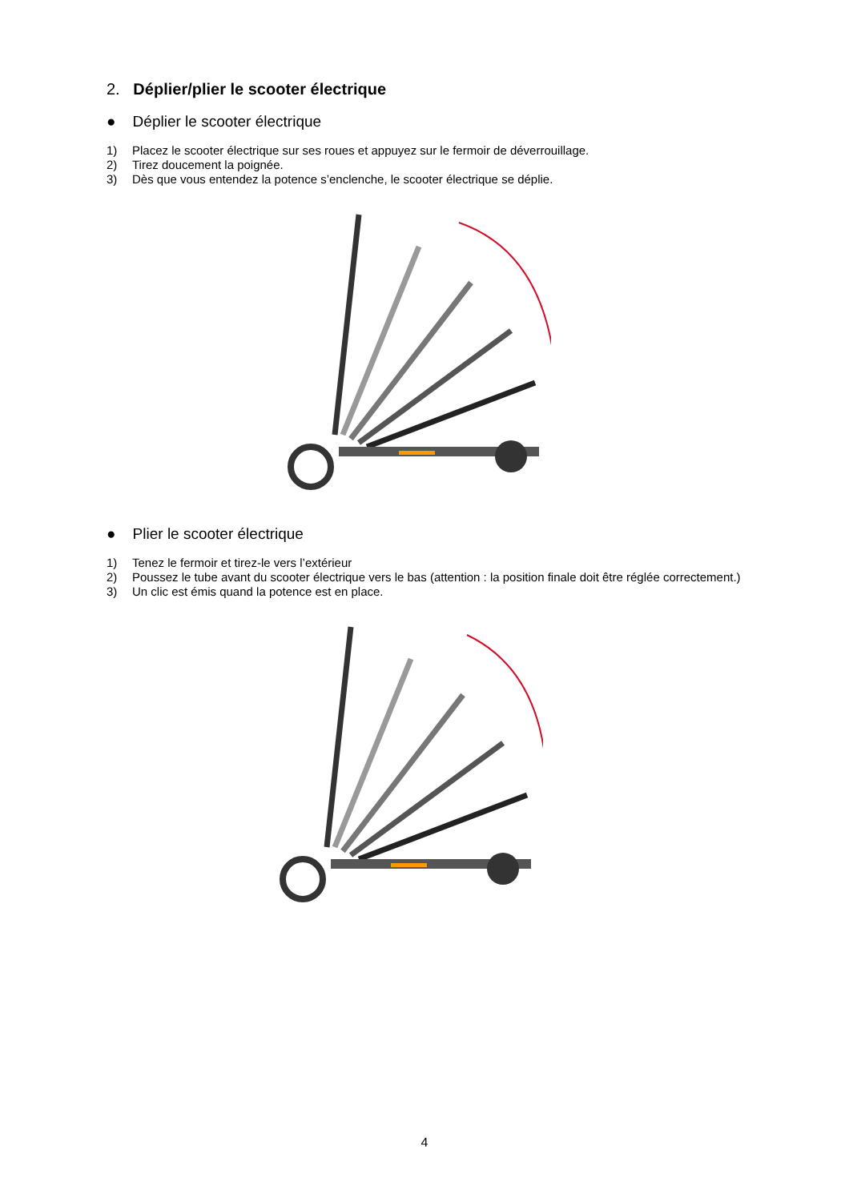2. Déplier/plier le scooter électrique
● Déplier le scooter électrique
1) Placez le scooter électrique sur ses roues et appuyez sur le fermoir de déverrouillage.
2) Tirez doucement la poignée.
3) Dès que vous entendez la potence s’enclenche, le scooter électrique se déplie.
● Plier le scooter électrique
1) Tenez le fermoir et tirez-le vers l’extérieur
2) Poussez le tube avant du scooter électrique vers le bas (attention : la position finale doit être réglée correctement.)
3) Un clic est émis quand la potence est en place.
4